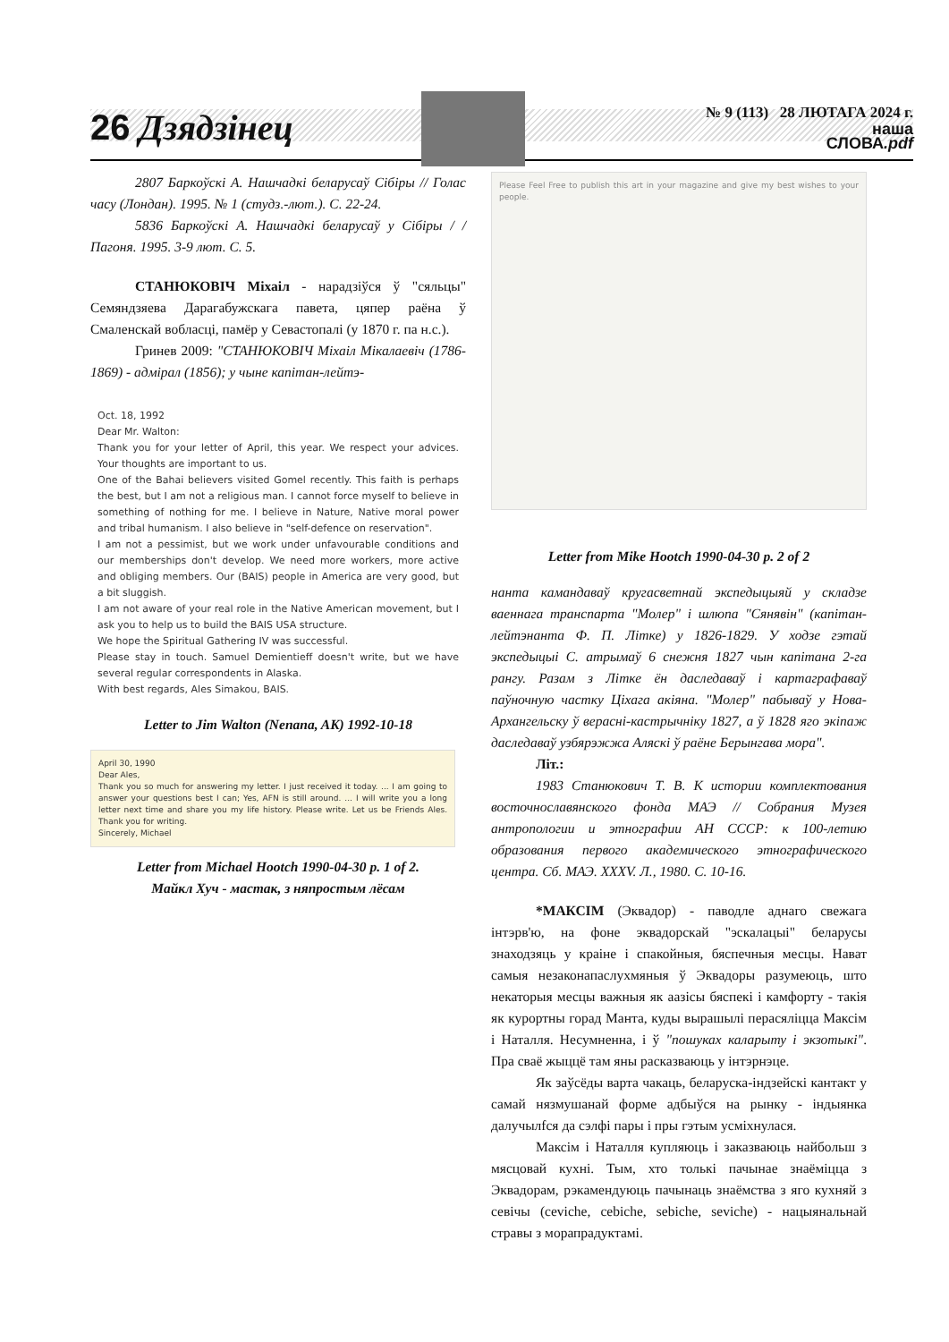26 Дзядзінец
№ 9 (113) 28 ЛЮТАГА 2024 г.
наша
СЛОВА.pdf
2807 Баркоўскі А. Нашчадкі беларусаў Сібіры // Голас часу (Лондан). 1995. № 1 (студз.-лют.). С. 22-24.
5836 Баркоўскі А. Нашчадкі беларусаў у Сібіры / / Пагоня. 1995. 3-9 лют. С. 5.
СТАНЮКОВІЧ Міхаіл - нарадзіўся ў "сяльцы" Семяндзяева Дарагабужскага павета, цяпер раёна ў Смаленскай вобласці, памёр у Севастопалі (у 1870 г. па н.с.).
Гринев 2009: "СТАНЮКОВІЧ Міхаіл Мікалаевіч (1786-1869) - адмірал (1856); у чыне капітан-лейтэ-
Oct. 18, 1992
Dear Mr. Walton:
Thank you for your letter of April, this year. We respect your advices. Your thoughts are important to us.
One of the Bahai believers visited Gomel recently. This faith is perhaps the best, but I am not a religious man. I cannot force myself to believe in something of nothing for me. I believe in Nature, Native moral power and tribal humanism. I also believe in "self-defence on reservation".
I am not a pessimist, but we work under unfavourable conditions and our memberships don't develop. We need more workers, more active and obliging members. Our (BAIS) people in America are very good, but a bit sluggish.
I am not aware of your real role in the Native American movement, but I ask you to help us to build the BAIS USA structure.
We hope the Spiritual Gathering IV was successful.
Please stay in touch. Samuel Demientieff doesn't write, but we have several regular correspondents in Alaska.
With best regards, Ales Simakou, BAIS.
Letter to Jim Walton (Nenana, AK) 1992-10-18
April 30, 1990
Dear Ales,
Thank you so much for answering my letter. I just received it today. ... I am going to answer your questions best I can; Yes, AFN is still around. ... I will write you a long letter next time and share you my life history. Please write. Let us be Friends Ales. Thank you for writing.
Sincerely, Michael
Letter from Michael Hootch 1990-04-30 p. 1 of 2.
Майкл Хуч - мастак, з няпростым лёсам
Please Feel Free to publish this art in your magazine and give my best wishes to your people.
Letter from Mike Hootch 1990-04-30 p. 2 of 2
нанта камандаваў кругасветнай экспедыцыяй у складзе ваеннага транспарта "Молер" і шлюпа "Сянявін" (капітан-лейтэнанта Ф. П. Літке) у 1826-1829. У ходзе гэтай экспедыцыі С. атрымаў 6 снежня 1827 чын капітана 2-га рангу. Разам з Літке ён даследаваў і картаграфаваў паўночную частку Ціхага акіяна. "Молер" пабываў у Нова-Архангельску ў верасні-кастрычніку 1827, а ў 1828 яго экіпаж даследаваў узбярэжжа Аляскі ў раёне Берынгава мора".
Літ.:
1983 Станюкович Т. В. К истории комплектования восточнославянского фонда МАЭ // Собрания Музея антропологии и этнографии АН СССР: к 100-летию образования первого академического этнографического центра. Сб. МАЭ. XXXV. Л., 1980. С. 10-16.
*МАКСІМ (Эквадор) - паводле аднаго свежага інтэрв'ю, на фоне эквадорскай "эскалацыі" беларусы знаходзяць у краіне і спакойныя, бяспечныя месцы. Нават самыя незаконапаслухмяныя ў Эквадоры разумеюць, што некаторыя месцы важныя як аазісы бяспекі і камфорту - такія як курортны горад Манта, куды вырашылі перасяліцца Максім і Наталля. Несумненна, і ў "пошуках каларыту і экзотыкі". Пра сваё жыццё там яны расказваюць у інтэрнэце.
Як заўсёды варта чакаць, беларуска-індзейскі кантакт у самай нязмушанай форме адбыўся на рынку - індыянка далучылfся да сэлфі пары і пры гэтым усміхнулася.
Максім і Наталля купляюць і заказваюць найбольш з мясцовай кухні. Тым, хто толькі пачынае знаёміцца з Эквадорам, рэкамендуюць пачынаць знаёмства з яго кухняй з севічы (ceviche, cebiche, sebiche, seviche) - нацыянальнай стравы з морапрадуктамі.